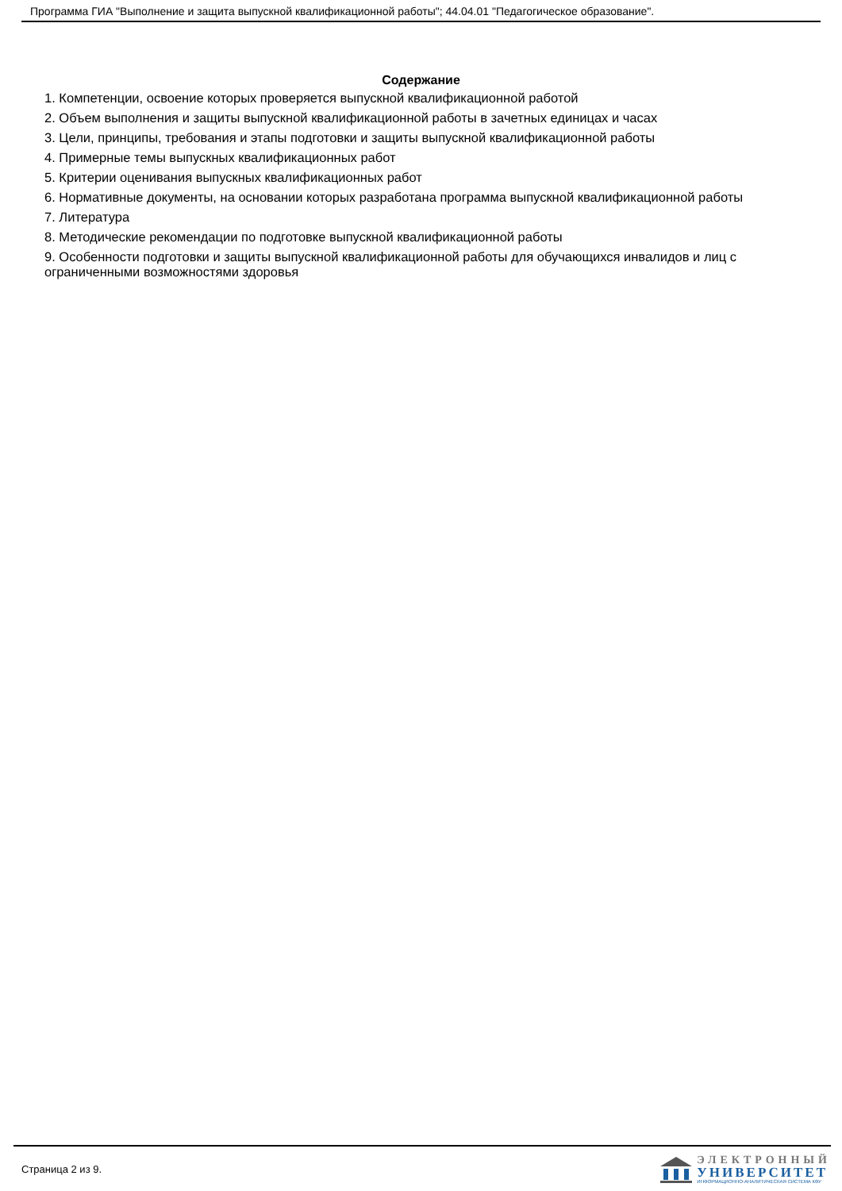Программа ГИА "Выполнение и защита выпускной квалификационной работы"; 44.04.01 "Педагогическое образование".
Содержание
1. Компетенции, освоение которых проверяется выпускной квалификационной работой
2. Объем выполнения и защиты выпускной квалификационной работы в зачетных единицах и часах
3. Цели, принципы, требования и этапы подготовки и защиты выпускной квалификационной работы
4. Примерные темы выпускных квалификационных работ
5. Критерии оценивания выпускных квалификационных работ
6. Нормативные документы, на основании которых разработана программа выпускной квалификационной работы
7. Литература
8. Методические рекомендации по подготовке выпускной квалификационной работы
9. Особенности подготовки и защиты выпускной квалификационной работы для обучающихся инвалидов и лиц с ограниченными возможностями здоровья
Страница 2 из 9.
ЭЛЕКТРОННЫЙ
УНИВЕРСИТЕТ
ИНФОРМАЦИОННО-АНАЛИТИЧЕСКАЯ СИСТЕМА КФУ